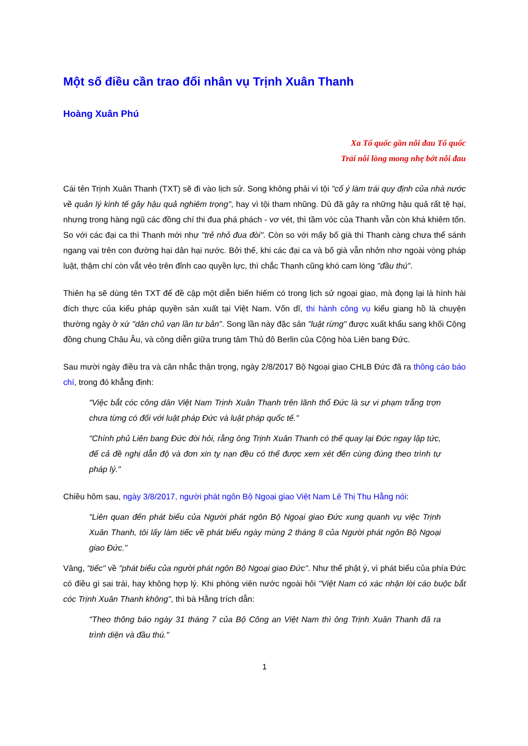Một số điều cần trao đổi nhân vụ Trịnh Xuân Thanh
Hoàng Xuân Phú
Xa Tổ quốc gần nỗi đau Tổ quốc
Trải nỗi lòng mong nhẹ bớt nỗi đau
Cái tên Trịnh Xuân Thanh (TXT) sẽ đi vào lịch sử. Song không phải vì tội "cố ý làm trái quy định của nhà nước về quản lý kinh tế gây hậu quả nghiêm trọng", hay vì tội tham nhũng. Dù đã gây ra những hậu quả rất tệ hại, nhưng trong hàng ngũ các đồng chí thi đua phá phách - vơ vét, thì tầm vóc của Thanh vẫn còn khá khiêm tốn. So với các đại ca thì Thanh mới như "trẻ nhỏ đua đòi". Còn so với mấy bố già thì Thanh càng chưa thể sánh ngang vai trên con đường hại dân hại nước. Bởi thế, khi các đại ca và bố già vẫn nhởn nhơ ngoài vòng pháp luật, thậm chí còn vắt vẻo trên đỉnh cao quyền lực, thì chắc Thanh cũng khó cam lòng "đầu thú".
Thiên hạ sẽ dùng tên TXT để đề cập một diễn biến hiếm có trong lịch sử ngoại giao, mà đọng lại là hình hài đích thực của kiểu pháp quyền sản xuất tại Việt Nam. Vốn dĩ, thi hành công vụ kiểu giang hồ là chuyện thường ngày ở xứ "dân chủ vạn lần tư bản". Song lần này đặc sản "luật rừng" được xuất khẩu sang khối Cộng đồng chung Châu Âu, và công diễn giữa trung tâm Thủ đô Berlin của Cộng hòa Liên bang Đức.
Sau mười ngày điều tra và cân nhắc thận trọng, ngày 2/8/2017 Bộ Ngoại giao CHLB Đức đã ra thông cáo báo chí, trong đó khẳng định:
"Việc bắt cóc công dân Việt Nam Trịnh Xuân Thanh trên lãnh thổ Đức là sự vi phạm trắng trợn chưa từng có đối với luật pháp Đức và luật pháp quốc tế."
"Chính phủ Liên bang Đức đòi hỏi, rằng ông Trịnh Xuân Thanh có thể quay lại Đức ngay lập tức, để cả đề nghị dẫn độ và đơn xin tỵ nạn đều có thể được xem xét đến cùng đúng theo trình tự pháp lý."
Chiều hôm sau, ngày 3/8/2017, người phát ngôn Bộ Ngoại giao Việt Nam Lê Thị Thu Hằng nói:
"Liên quan đến phát biểu của Người phát ngôn Bộ Ngoại giao Đức xung quanh vụ việc Trịnh Xuân Thanh, tôi lấy làm tiếc về phát biểu ngày mùng 2 tháng 8 của Người phát ngôn Bộ Ngoại giao Đức."
Vâng, "tiếc" về "phát biểu của người phát ngôn Bộ Ngoại giao Đức". Như thể phật ý, vì phát biểu của phía Đức có điều gì sai trái, hay không hợp lý. Khi phóng viên nước ngoài hỏi "Việt Nam có xác nhận lời cáo buộc bắt cóc Trịnh Xuân Thanh không", thì bà Hằng trích dẫn:
"Theo thông báo ngày 31 tháng 7 của Bộ Công an Việt Nam thì ông Trịnh Xuân Thanh đã ra trình diện và đầu thú."
1